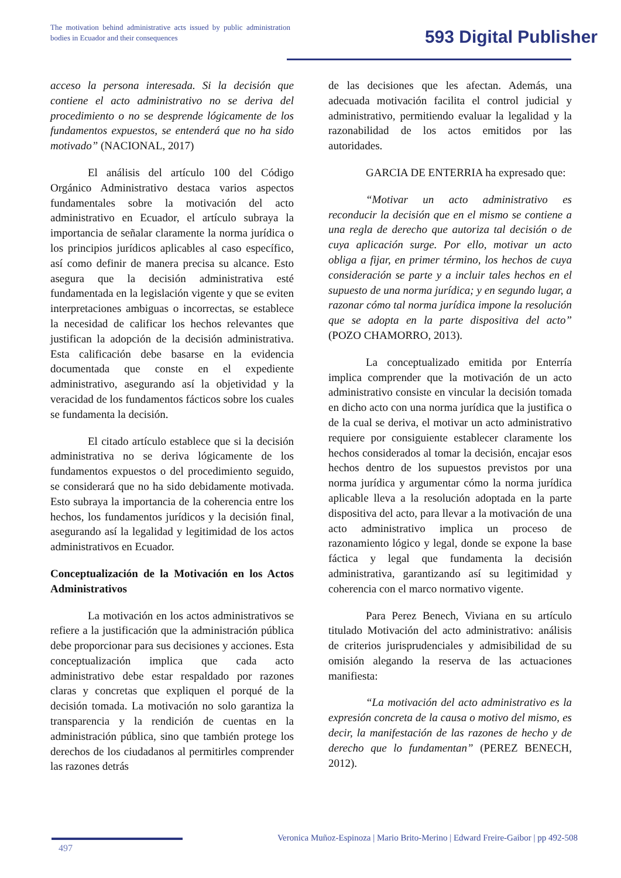The motivation behind administrative acts issued by public administration bodies in Ecuador and their consequences
593 Digital Publisher
acceso la persona interesada. Si la decisión que contiene el acto administrativo no se deriva del procedimiento o no se desprende lógicamente de los fundamentos expuestos, se entenderá que no ha sido motivado” (NACIONAL, 2017)
El análisis del artículo 100 del Código Orgánico Administrativo destaca varios aspectos fundamentales sobre la motivación del acto administrativo en Ecuador, el artículo subraya la importancia de señalar claramente la norma jurídica o los principios jurídicos aplicables al caso específico, así como definir de manera precisa su alcance. Esto asegura que la decisión administrativa esté fundamentada en la legislación vigente y que se eviten interpretaciones ambiguas o incorrectas, se establece la necesidad de calificar los hechos relevantes que justifican la adopción de la decisión administrativa. Esta calificación debe basarse en la evidencia documentada que conste en el expediente administrativo, asegurando así la objetividad y la veracidad de los fundamentos fácticos sobre los cuales se fundamenta la decisión.
El citado artículo establece que si la decisión administrativa no se deriva lógicamente de los fundamentos expuestos o del procedimiento seguido, se considerará que no ha sido debidamente motivada. Esto subraya la importancia de la coherencia entre los hechos, los fundamentos jurídicos y la decisión final, asegurando así la legalidad y legitimidad de los actos administrativos en Ecuador.
Conceptualización de la Motivación en los Actos Administrativos
La motivación en los actos administrativos se refiere a la justificación que la administración pública debe proporcionar para sus decisiones y acciones. Esta conceptualización implica que cada acto administrativo debe estar respaldado por razones claras y concretas que expliquen el porqué de la decisión tomada. La motivación no solo garantiza la transparencia y la rendición de cuentas en la administración pública, sino que también protege los derechos de los ciudadanos al permitirles comprender las razones detrás
de las decisiones que les afectan. Además, una adecuada motivación facilita el control judicial y administrativo, permitiendo evaluar la legalidad y la razonabilidad de los actos emitidos por las autoridades.
GARCIA DE ENTERRIA ha expresado que:
“Motivar un acto administrativo es reconducir la decisión que en el mismo se contiene a una regla de derecho que autoriza tal decisión o de cuya aplicación surge. Por ello, motivar un acto obliga a fijar, en primer término, los hechos de cuya consideración se parte y a incluir tales hechos en el supuesto de una norma jurídica; y en segundo lugar, a razonar cómo tal norma jurídica impone la resolución que se adopta en la parte dispositiva del acto” (POZO CHAMORRO, 2013).
La conceptualizado emitida por Enterría implica comprender que la motivación de un acto administrativo consiste en vincular la decisión tomada en dicho acto con una norma jurídica que la justifica o de la cual se deriva, el motivar un acto administrativo requiere por consiguiente establecer claramente los hechos considerados al tomar la decisión, encajar esos hechos dentro de los supuestos previstos por una norma jurídica y argumentar cómo la norma jurídica aplicable lleva a la resolución adoptada en la parte dispositiva del acto, para llevar a la motivación de una acto administrativo implica un proceso de razonamiento lógico y legal, donde se expone la base fáctica y legal que fundamenta la decisión administrativa, garantizando así su legitimidad y coherencia con el marco normativo vigente.
Para Perez Benech, Viviana en su artículo titulado Motivación del acto administrativo: análisis de criterios jurisprudenciales y admisibilidad de su omisión alegando la reserva de las actuaciones manifiesta:
“La motivación del acto administrativo es la expresión concreta de la causa o motivo del mismo, es decir, la manifestación de las razones de hecho y de derecho que lo fundamentan” (PEREZ BENECH, 2012).
Veronica Muñoz-Espinoza | Mario Brito-Merino | Edward Freire-Gaibor | pp 492-508
497